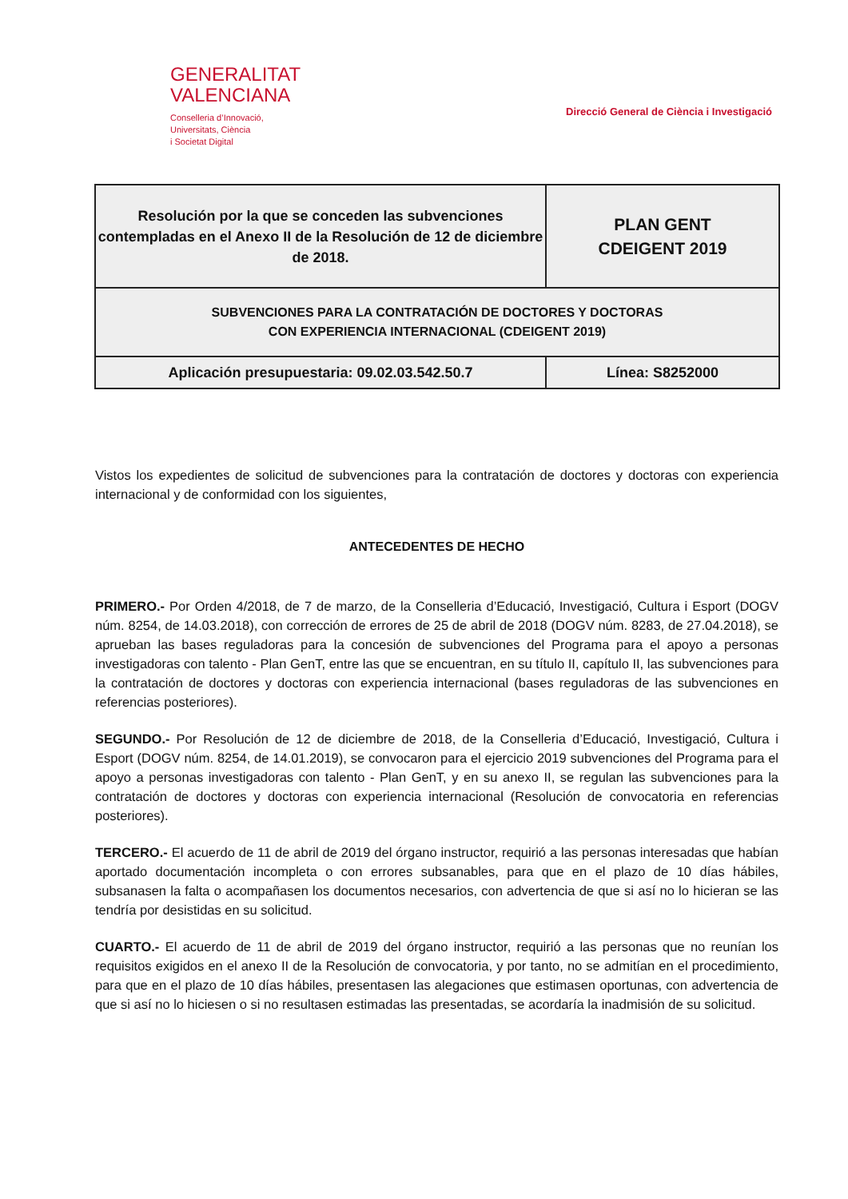GENERALITAT
VALENCIANA
Conselleria d’Innovació,
Universitats, Ciència
i Societat Digital
Direcció General de Ciència i Investigació
| Resolución por la que se conceden las subvenciones contempladas en el Anexo II de la Resolución de 12 de diciembre de 2018. | PLAN GENT CDEIGENT 2019 |
| SUBVENCIONES PARA LA CONTRATACIÓN DE DOCTORES Y DOCTORAS CON EXPERIENCIA INTERNACIONAL (CDEIGENT 2019) | |
| Aplicación presupuestaria: 09.02.03.542.50.7 | Línea: S8252000 |
Vistos los expedientes de solicitud de subvenciones para la contratación de doctores y doctoras con experiencia internacional y de conformidad con los siguientes,
ANTECEDENTES DE HECHO
PRIMERO.- Por Orden 4/2018, de 7 de marzo, de la Conselleria d’Educació, Investigació, Cultura i Esport (DOGV núm. 8254, de 14.03.2018), con corrección de errores de 25 de abril de 2018 (DOGV núm. 8283, de 27.04.2018), se aprueban las bases reguladoras para la concesión de subvenciones del Programa para el apoyo a personas investigadoras con talento - Plan GenT, entre las que se encuentran, en su título II, capítulo II, las subvenciones para la contratación de doctores y doctoras con experiencia internacional (bases reguladoras de las subvenciones en referencias posteriores).
SEGUNDO.- Por Resolución de 12 de diciembre de 2018, de la Conselleria d’Educació, Investigació, Cultura i Esport (DOGV núm. 8254, de 14.01.2019), se convocaron para el ejercicio 2019 subvenciones del Programa para el apoyo a personas investigadoras con talento - Plan GenT, y en su anexo II, se regulan las subvenciones para la contratación de doctores y doctoras con experiencia internacional (Resolución de convocatoria en referencias posteriores).
TERCERO.- El acuerdo de 11 de abril de 2019 del órgano instructor, requirió a las personas interesadas que habían aportado documentación incompleta o con errores subsanables, para que en el plazo de 10 días hábiles, subsanasen la falta o acompañasen los documentos necesarios, con advertencia de que si así no lo hicieran se las tendría por desistidas en su solicitud.
CUARTO.- El acuerdo de 11 de abril de 2019 del órgano instructor, requirió a las personas que no reunían los requisitos exigidos en el anexo II de la Resolución de convocatoria, y por tanto, no se admitían en el procedimiento, para que en el plazo de 10 días hábiles, presentasen las alegaciones que estimasen oportunas, con advertencia de que si así no lo hiciesen o si no resultasen estimadas las presentadas, se acordaría la inadmisión de su solicitud.